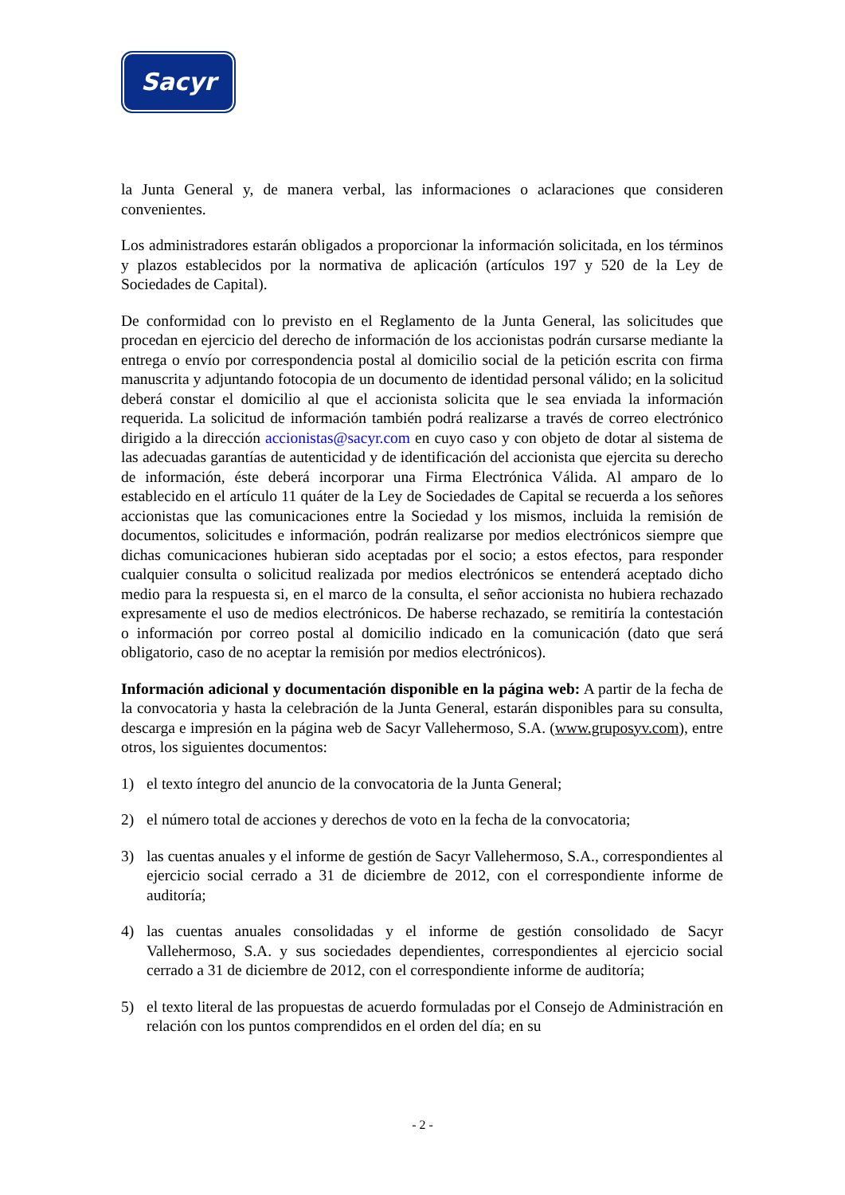Sacyr
la Junta General y, de manera verbal, las informaciones o aclaraciones que consideren convenientes.
Los administradores estarán obligados a proporcionar la información solicitada, en los términos y plazos establecidos por la normativa de aplicación (artículos 197 y 520 de la Ley de Sociedades de Capital).
De conformidad con lo previsto en el Reglamento de la Junta General, las solicitudes que procedan en ejercicio del derecho de información de los accionistas podrán cursarse mediante la entrega o envío por correspondencia postal al domicilio social de la petición escrita con firma manuscrita y adjuntando fotocopia de un documento de identidad personal válido; en la solicitud deberá constar el domicilio al que el accionista solicita que le sea enviada la información requerida. La solicitud de información también podrá realizarse a través de correo electrónico dirigido a la dirección accionistas@sacyr.com en cuyo caso y con objeto de dotar al sistema de las adecuadas garantías de autenticidad y de identificación del accionista que ejercita su derecho de información, éste deberá incorporar una Firma Electrónica Válida. Al amparo de lo establecido en el artículo 11 quáter de la Ley de Sociedades de Capital se recuerda a los señores accionistas que las comunicaciones entre la Sociedad y los mismos, incluida la remisión de documentos, solicitudes e información, podrán realizarse por medios electrónicos siempre que dichas comunicaciones hubieran sido aceptadas por el socio; a estos efectos, para responder cualquier consulta o solicitud realizada por medios electrónicos se entenderá aceptado dicho medio para la respuesta si, en el marco de la consulta, el señor accionista no hubiera rechazado expresamente el uso de medios electrónicos. De haberse rechazado, se remitiría la contestación o información por correo postal al domicilio indicado en la comunicación (dato que será obligatorio, caso de no aceptar la remisión por medios electrónicos).
Información adicional y documentación disponible en la página web: A partir de la fecha de la convocatoria y hasta la celebración de la Junta General, estarán disponibles para su consulta, descarga e impresión en la página web de Sacyr Vallehermoso, S.A. (www.gruposyv.com), entre otros, los siguientes documentos:
1) el texto íntegro del anuncio de la convocatoria de la Junta General;
2) el número total de acciones y derechos de voto en la fecha de la convocatoria;
3) las cuentas anuales y el informe de gestión de Sacyr Vallehermoso, S.A., correspondientes al ejercicio social cerrado a 31 de diciembre de 2012, con el correspondiente informe de auditoría;
4) las cuentas anuales consolidadas y el informe de gestión consolidado de Sacyr Vallehermoso, S.A. y sus sociedades dependientes, correspondientes al ejercicio social cerrado a 31 de diciembre de 2012, con el correspondiente informe de auditoría;
5) el texto literal de las propuestas de acuerdo formuladas por el Consejo de Administración en relación con los puntos comprendidos en el orden del día; en su
- 2 -